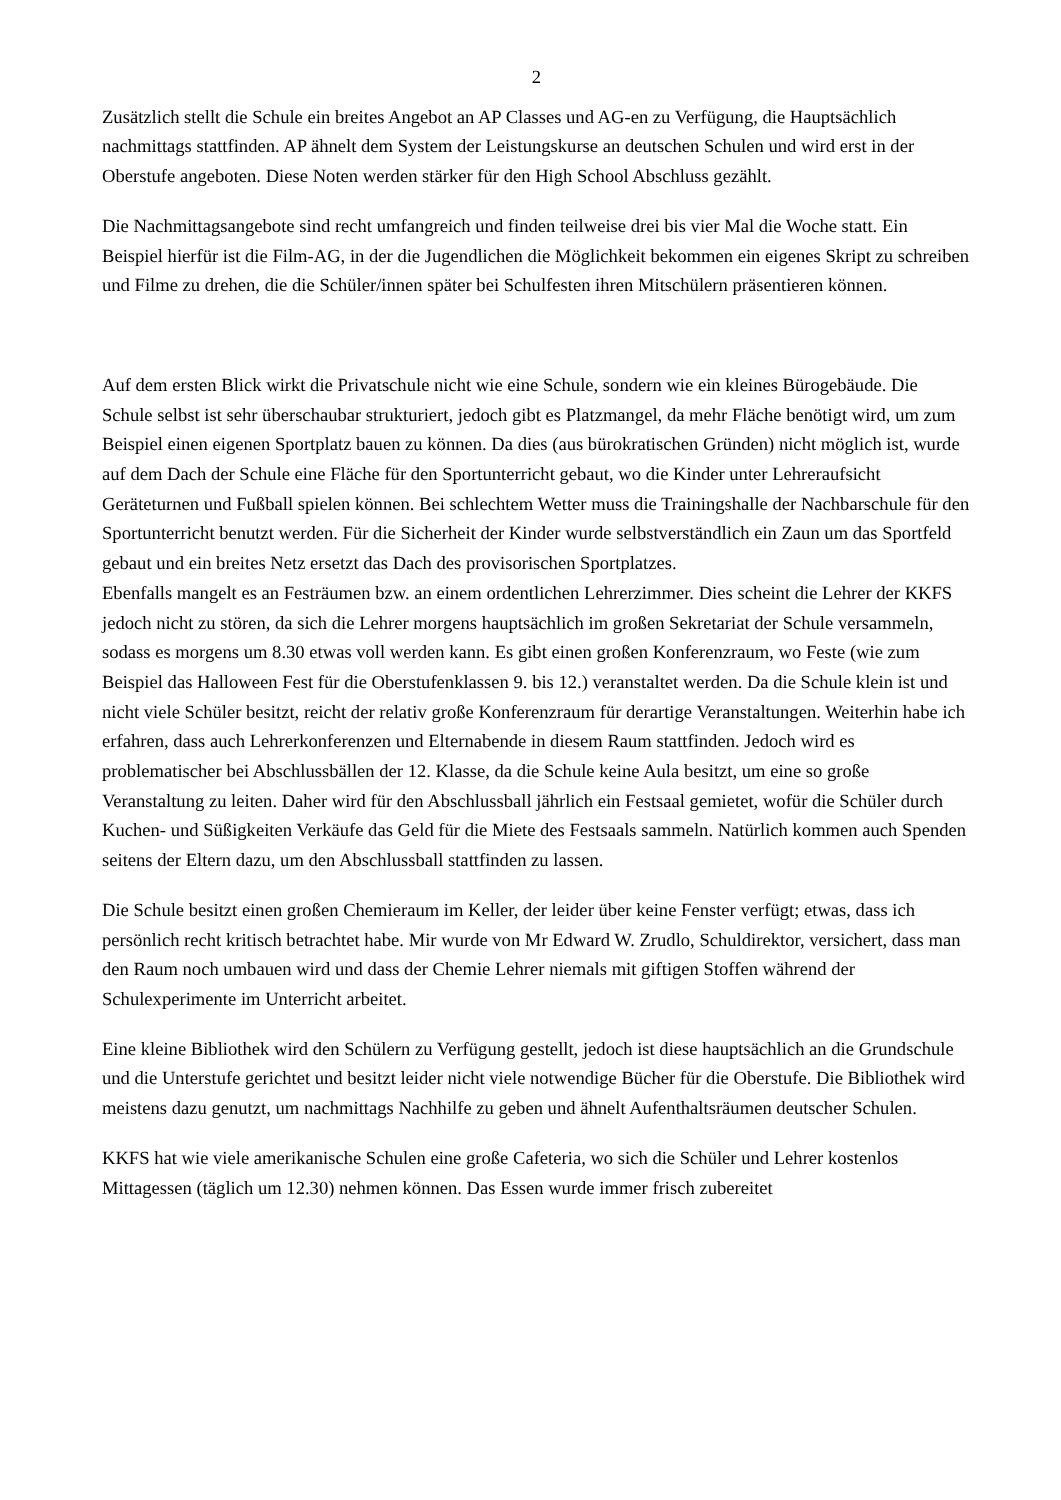2
Zusätzlich stellt die Schule ein breites Angebot an AP Classes und AG-en zu Verfügung, die Hauptsächlich nachmittags stattfinden. AP ähnelt dem System der Leistungskurse an deutschen Schulen und wird erst in der Oberstufe angeboten. Diese Noten werden stärker für den High School Abschluss gezählt.
Die Nachmittagsangebote sind recht umfangreich und finden teilweise drei bis vier Mal die Woche statt. Ein Beispiel hierfür ist die Film-AG, in der die Jugendlichen die Möglichkeit bekommen ein eigenes Skript zu schreiben und Filme zu drehen, die die Schüler/innen später bei Schulfesten ihren Mitschülern präsentieren können.
Auf dem ersten Blick wirkt die Privatschule nicht wie eine Schule, sondern wie ein kleines Bürogebäude. Die Schule selbst ist sehr überschaubar strukturiert, jedoch gibt es Platzmangel, da mehr Fläche benötigt wird, um zum Beispiel einen eigenen Sportplatz bauen zu können. Da dies (aus bürokratischen Gründen) nicht möglich ist, wurde auf dem Dach der Schule eine Fläche für den Sportunterricht gebaut, wo die Kinder unter Lehreraufsicht Geräteturnen und Fußball spielen können. Bei schlechtem Wetter muss die Trainingshalle der Nachbarschule für den Sportunterricht benutzt werden. Für die Sicherheit der Kinder wurde selbstverständlich ein Zaun um das Sportfeld gebaut und ein breites Netz ersetzt das Dach des provisorischen Sportplatzes.
Ebenfalls mangelt es an Festräumen bzw. an einem ordentlichen Lehrerzimmer. Dies scheint die Lehrer der KKFS jedoch nicht zu stören, da sich die Lehrer morgens hauptsächlich im großen Sekretariat der Schule versammeln, sodass es morgens um 8.30 etwas voll werden kann. Es gibt einen großen Konferenzraum, wo Feste (wie zum Beispiel das Halloween Fest für die Oberstufenklassen 9. bis 12.) veranstaltet werden. Da die Schule klein ist und nicht viele Schüler besitzt, reicht der relativ große Konferenzraum für derartige Veranstaltungen. Weiterhin habe ich erfahren, dass auch Lehrerkonferenzen und Elternabende in diesem Raum stattfinden. Jedoch wird es problematischer bei Abschlussbällen der 12. Klasse, da die Schule keine Aula besitzt, um eine so große Veranstaltung zu leiten. Daher wird für den Abschlussball jährlich ein Festsaal gemietet, wofür die Schüler durch Kuchen- und Süßigkeiten Verkäufe das Geld für die Miete des Festsaals sammeln. Natürlich kommen auch Spenden seitens der Eltern dazu, um den Abschlussball stattfinden zu lassen.
Die Schule besitzt einen großen Chemieraum im Keller, der leider über keine Fenster verfügt; etwas, dass ich persönlich recht kritisch betrachtet habe. Mir wurde von Mr Edward W. Zrudlo, Schuldirektor, versichert, dass man den Raum noch umbauen wird und dass der Chemie Lehrer niemals mit giftigen Stoffen während der Schulexperimente im Unterricht arbeitet.
Eine kleine Bibliothek wird den Schülern zu Verfügung gestellt, jedoch ist diese hauptsächlich an die Grundschule und die Unterstufe gerichtet und besitzt leider nicht viele notwendige Bücher für die Oberstufe. Die Bibliothek wird meistens dazu genutzt, um nachmittags Nachhilfe zu geben und ähnelt Aufenthaltsräumen deutscher Schulen.
KKFS hat wie viele amerikanische Schulen eine große Cafeteria, wo sich die Schüler und Lehrer kostenlos Mittagessen (täglich um 12.30) nehmen können. Das Essen wurde immer frisch zubereitet